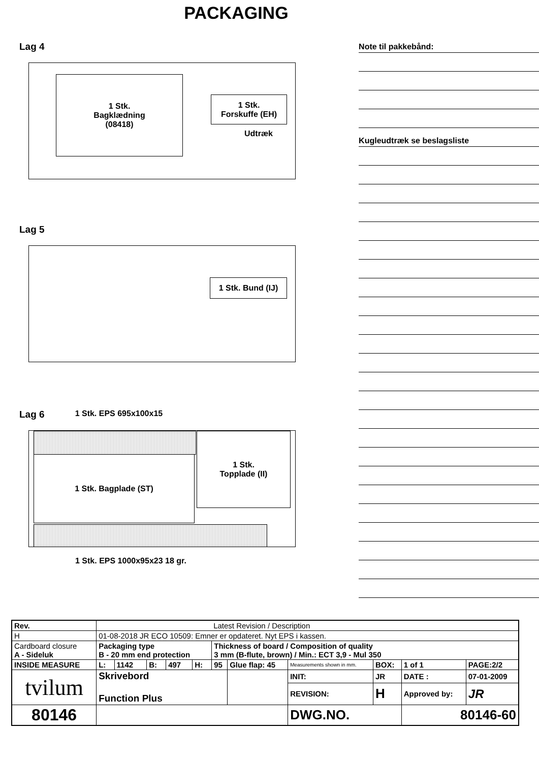PACKAGING
Lag 4
1 Stk.
Bagklædning
(08418)
1 Stk.
Forskuffe (EH)
Udtræk
Lag 5
1 Stk. Bund (IJ)
Lag 6
1 Stk. EPS 695x100x15
1 Stk. Bagplade (ST)
1 Stk.
Topplade (II)
1 Stk. EPS 1000x95x23 18 gr.
Note til pakkebånd:
Kugleudtræk se beslagsliste
| Rev. | Latest Revision / Description | | | | | | | | | | | |
| H | 01-08-2018 JR ECO 10509: Emner er opdateret. Nyt EPS i kassen. | | | | | | | | | | | |
| Cardboard closure A - Sideluk | | Packaging type B - 20 mm end protection | | | | | Thickness of board / Composition of quality 3 mm (B-flute, brown) / Min.: ECT 3,9 - Mul 350 | | | | | |
| INSIDE MEASURE | | L: | 1142 | B: | 497 | H: | 95 | Glue flap: 45 | Measurements shown in mm. | BOX: | 1 of 1 | PAGE:2/2 |
| tvilum | | Skrivebord Function Plus | | | | | | | INIT: | JR | DATE : | 07-01-2009 |
| | | | | | | | | | REVISION: | H | Approved by: | JR |
| 80146 | | | | | | | | | DWG.NO. | | 80146-60 | |